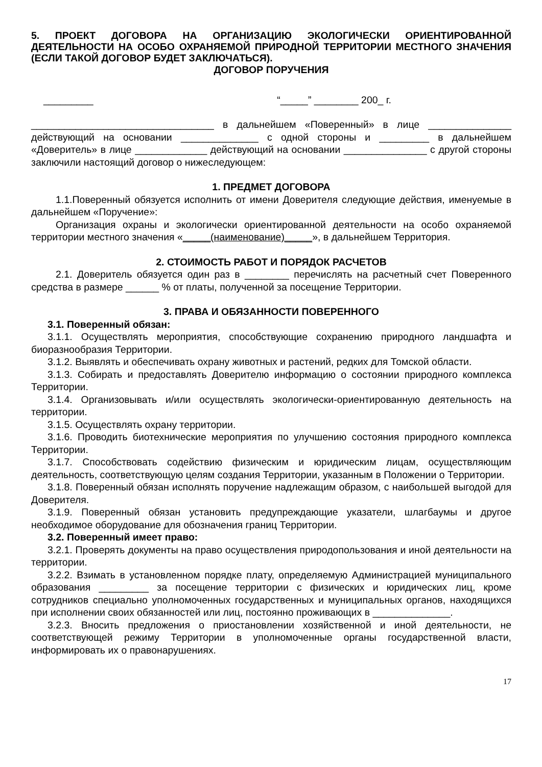5. ПРОЕКТ ДОГОВОРА НА ОРГАНИЗАЦИЮ ЭКОЛОГИЧЕСКИ ОРИЕНТИРОВАННОЙ ДЕЯТЕЛЬНОСТИ НА ОСОБО ОХРАНЯЕМОЙ ПРИРОДНОЙ ТЕРРИТОРИИ МЕСТНОГО ЗНАЧЕНИЯ (ЕСЛИ ТАКОЙ ДОГОВОР БУДЕТ ЗАКЛЮЧАТЬСЯ).
ДОГОВОР ПОРУЧЕНИЯ
_________ “_____” ________ 200_ г.
_________________________________ в дальнейшем «Поверенный» в лице _______________ действующий на основании ______________ с одной стороны и _________ в дальнейшем «Доверитель» в лице _____________ действующий на основании _______________ с другой стороны заключили настоящий договор о нижеследующем:
1. ПРЕДМЕТ ДОГОВОРА
1.1.Поверенный обязуется исполнить от имени Доверителя следующие действия, именуемые в дальнейшем «Поручение»:
Организация охраны и экологически ориентированной деятельности на особо охраняемой территории местного значения «_____(наименование)_____», в дальнейшем Территория.
2. СТОИМОСТЬ РАБОТ И ПОРЯДОК РАСЧЕТОВ
2.1. Доверитель обязуется один раз в ________ перечислять на расчетный счет Поверенного средства в размере ______ % от платы, полученной за посещение Территории.
3. ПРАВА И ОБЯЗАННОСТИ ПОВЕРЕННОГО
3.1. Поверенный обязан:
3.1.1. Осуществлять мероприятия, способствующие сохранению природного ландшафта и биоразнообразия Территории.
3.1.2. Выявлять и обеспечивать охрану животных и растений, редких для Томской области.
3.1.3. Собирать и предоставлять Доверителю информацию о состоянии природного комплекса Территории.
3.1.4. Организовывать и/или осуществлять экологически-ориентированную деятельность на территории.
3.1.5. Осуществлять охрану территории.
3.1.6. Проводить биотехнические мероприятия по улучшению состояния природного комплекса Территории.
3.1.7. Способствовать содействию физическим и юридическим лицам, осуществляющим деятельность, соответствующую целям создания Территории, указанным в Положении о Территории.
3.1.8. Поверенный обязан исполнять поручение надлежащим образом, с наибольшей выгодой для Доверителя.
3.1.9. Поверенный обязан установить предупреждающие указатели, шлагбаумы и другое необходимое оборудование для обозначения границ Территории.
3.2. Поверенный имеет право:
3.2.1. Проверять документы на право осуществления природопользования и иной деятельности на территории.
3.2.2. Взимать в установленном порядке плату, определяемую Администрацией муниципального образования _________ за посещение территории с физических и юридических лиц, кроме сотрудников специально уполномоченных государственных и муниципальных органов, находящихся при исполнении своих обязанностей или лиц, постоянно проживающих в ______________.
3.2.3. Вносить предложения о приостановлении хозяйственной и иной деятельности, не соответствующей режиму Территории в уполномоченные органы государственной власти, информировать их о правонарушениях.
17